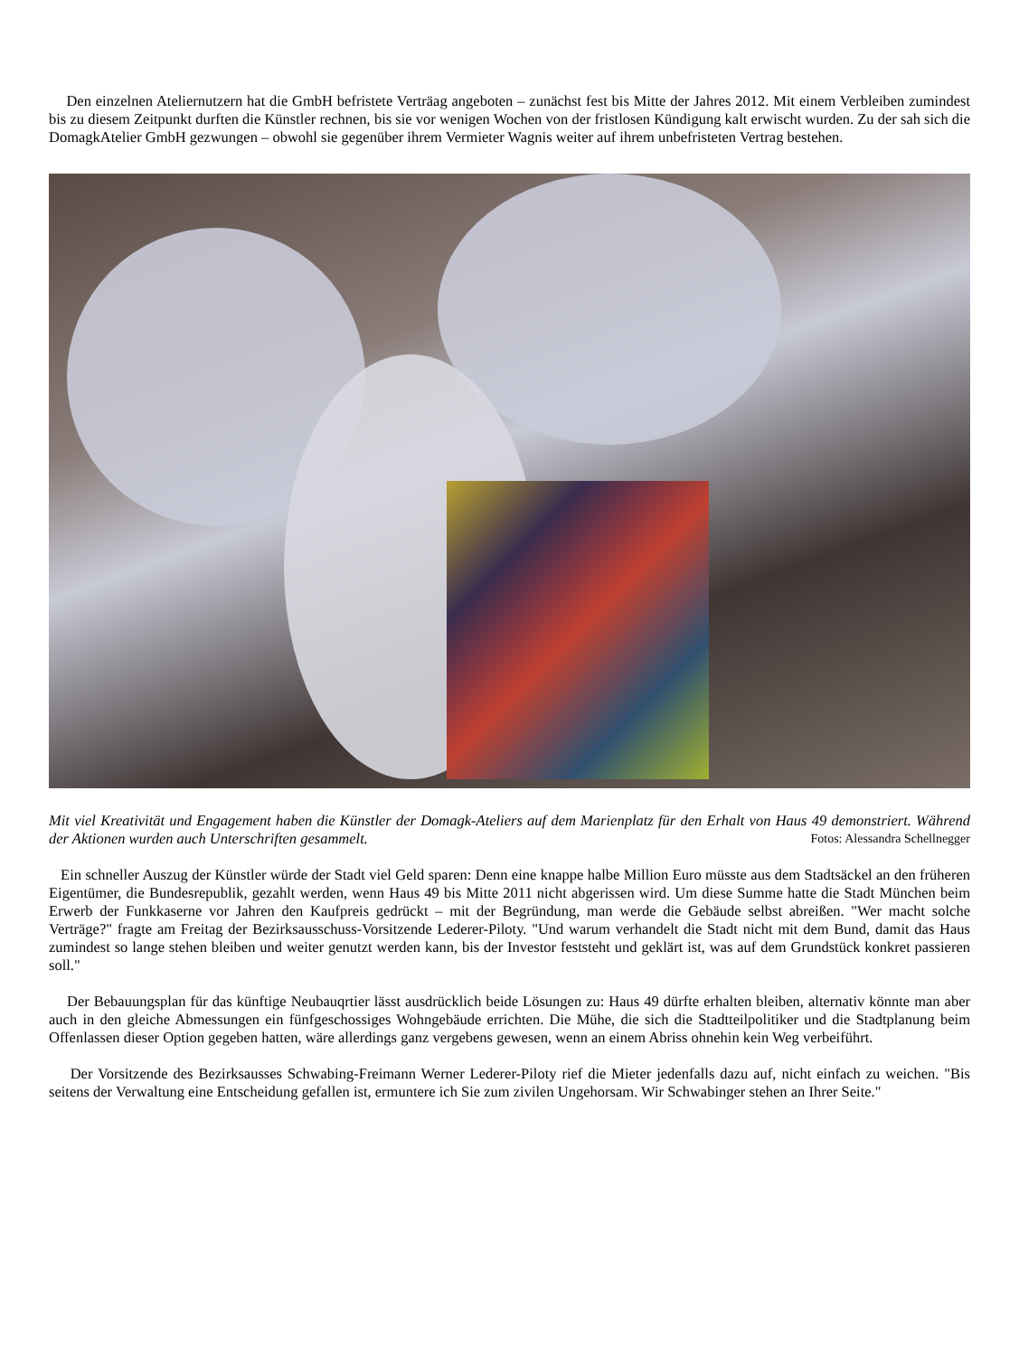Den einzelnen Ateliernutzern hat die GmbH befristete Verträag angeboten – zunächst fest bis Mitte der Jahres 2012. Mit einem Verbleiben zumindest bis zu diesem Zeitpunkt durften die Künstler rechnen, bis sie vor wenigen Wochen von der fristlosen Kündigung kalt erwischt wurden. Zu der sah sich die DomagkAtelier GmbH gezwungen – obwohl sie gegenüber ihrem Vermieter Wagnis weiter auf ihrem unbefristeten Vertrag bestehen.
Mit viel Kreativität und Engagement haben die Künstler der Domagk-Ateliers auf dem Marienplatz für den Erhalt von Haus 49 demonstriert. Während der Aktionen wurden auch Unterschriften gesammelt. Fotos: Alessandra Schellnegger
Ein schneller Auszug der Künstler würde der Stadt viel Geld sparen: Denn eine knappe halbe Million Euro müsste aus dem Stadtsäckel an den früheren Eigentümer, die Bundesrepublik, gezahlt werden, wenn Haus 49 bis Mitte 2011 nicht abgerissen wird. Um diese Summe hatte die Stadt München beim Erwerb der Funkkaserne vor Jahren den Kaufpreis gedrückt – mit der Begründung, man werde die Gebäude selbst abreißen. "Wer macht solche Verträge?" fragte am Freitag der Bezirksausschuss-Vorsitzende Lederer-Piloty. "Und warum verhandelt die Stadt nicht mit dem Bund, damit das Haus zumindest so lange stehen bleiben und weiter genutzt werden kann, bis der Investor feststeht und geklärt ist, was auf dem Grundstück konkret passieren soll."
Der Bebauungsplan für das künftige Neubauqrtier lässt ausdrücklich beide Lösungen zu: Haus 49 dürfte erhalten bleiben, alternativ könnte man aber auch in den gleiche Abmessungen ein fünfgeschossiges Wohngebäude errichten. Die Mühe, die sich die Stadtteilpolitiker und die Stadtplanung beim Offenlassen dieser Option gegeben hatten, wäre allerdings ganz vergebens gewesen, wenn an einem Abriss ohnehin kein Weg verbeiführt.
Der Vorsitzende des Bezirksausses Schwabing-Freimann Werner Lederer-Piloty rief die Mieter jedenfalls dazu auf, nicht einfach zu weichen. "Bis seitens der Verwaltung eine Entscheidung gefallen ist, ermuntere ich Sie zum zivilen Ungehorsam. Wir Schwabinger stehen an Ihrer Seite."